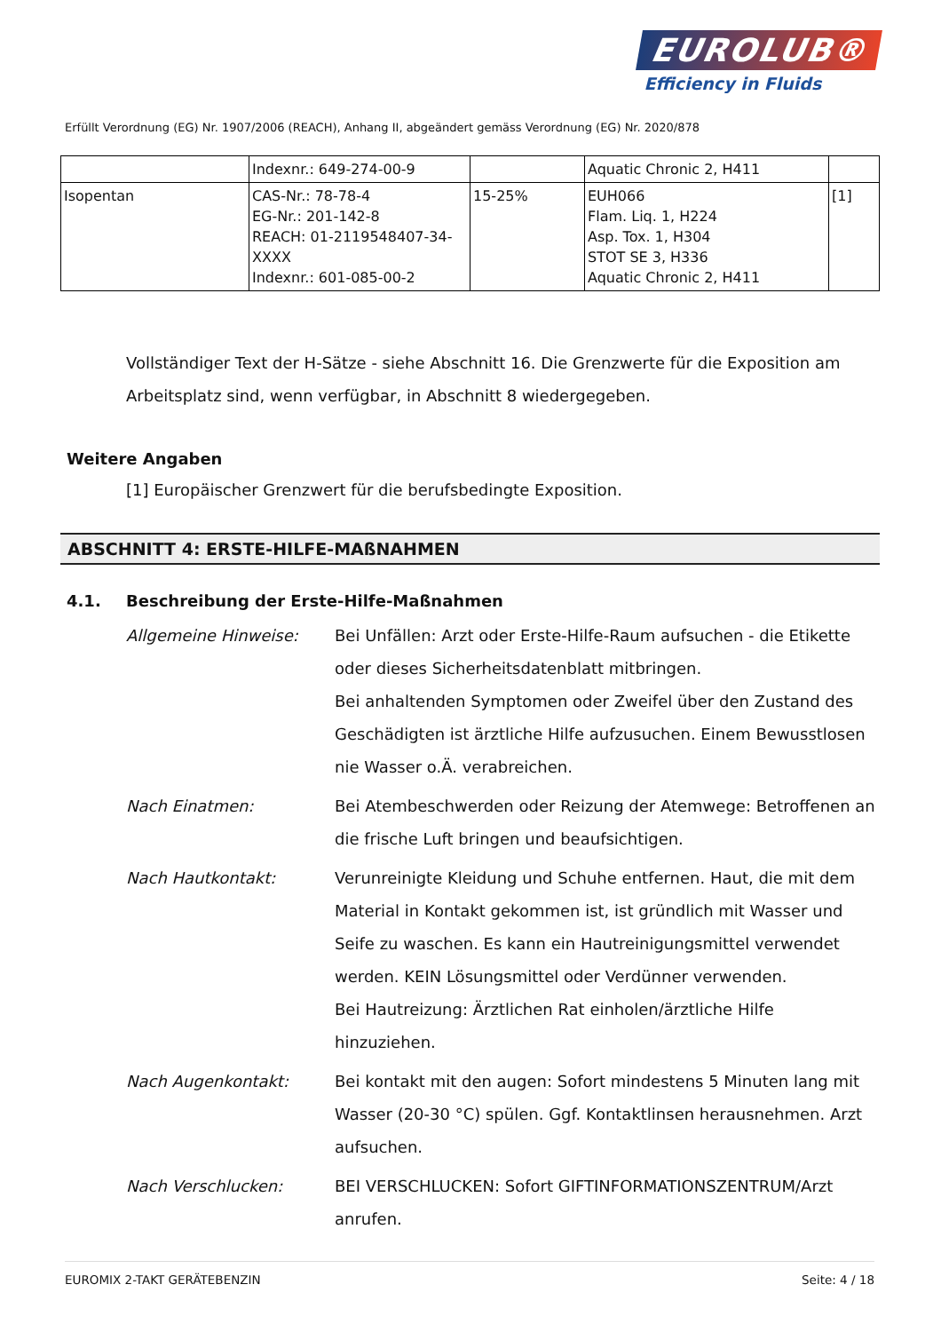EUROLUB®
Efficiency in Fluids
Erfüllt Verordnung (EG) Nr. 1907/2006 (REACH), Anhang II, abgeändert gemäss Verordnung (EG) Nr. 2020/878
| | Indexnr.: 649-274-00-9 | | Aquatic Chronic 2, H411 | |
| Isopentan | CAS-Nr.: 78-78-4 EG-Nr.: 201-142-8 REACH: 01-2119548407-34-XXXX Indexnr.: 601-085-00-2 | 15-25% | EUH066 Flam. Liq. 1, H224 Asp. Tox. 1, H304 STOT SE 3, H336 Aquatic Chronic 2, H411 | [1] |
Vollständiger Text der H-Sätze - siehe Abschnitt 16. Die Grenzwerte für die Exposition am Arbeitsplatz sind, wenn verfügbar, in Abschnitt 8 wiedergegeben.
Weitere Angaben
[1] Europäischer Grenzwert für die berufsbedingte Exposition.
ABSCHNITT 4: ERSTE-HILFE-MAßNAHMEN
4.1. Beschreibung der Erste-Hilfe-Maßnahmen
Allgemeine Hinweise: Bei Unfällen: Arzt oder Erste-Hilfe-Raum aufsuchen - die Etikette oder dieses Sicherheitsdatenblatt mitbringen.
Bei anhaltenden Symptomen oder Zweifel über den Zustand des Geschädigten ist ärztliche Hilfe aufzusuchen. Einem Bewusstlosen nie Wasser o.Ä. verabreichen.
Nach Einatmen: Bei Atembeschwerden oder Reizung der Atemwege: Betroffenen an die frische Luft bringen und beaufsichtigen.
Nach Hautkontakt: Verunreinigte Kleidung und Schuhe entfernen. Haut, die mit dem Material in Kontakt gekommen ist, ist gründlich mit Wasser und Seife zu waschen. Es kann ein Hautreinigungsmittel verwendet werden. KEIN Lösungsmittel oder Verdünner verwenden.
Bei Hautreizung: Ärztlichen Rat einholen/ärztliche Hilfe hinzuziehen.
Nach Augenkontakt: Bei kontakt mit den augen: Sofort mindestens 5 Minuten lang mit Wasser (20-30 °C) spülen. Ggf. Kontaktlinsen herausnehmen. Arzt aufsuchen.
Nach Verschlucken: BEI VERSCHLUCKEN: Sofort GIFTINFORMATIONSZENTRUM/Arzt anrufen.
EUROMIX 2-TAKT GERÄTEBENZIN Seite: 4 / 18